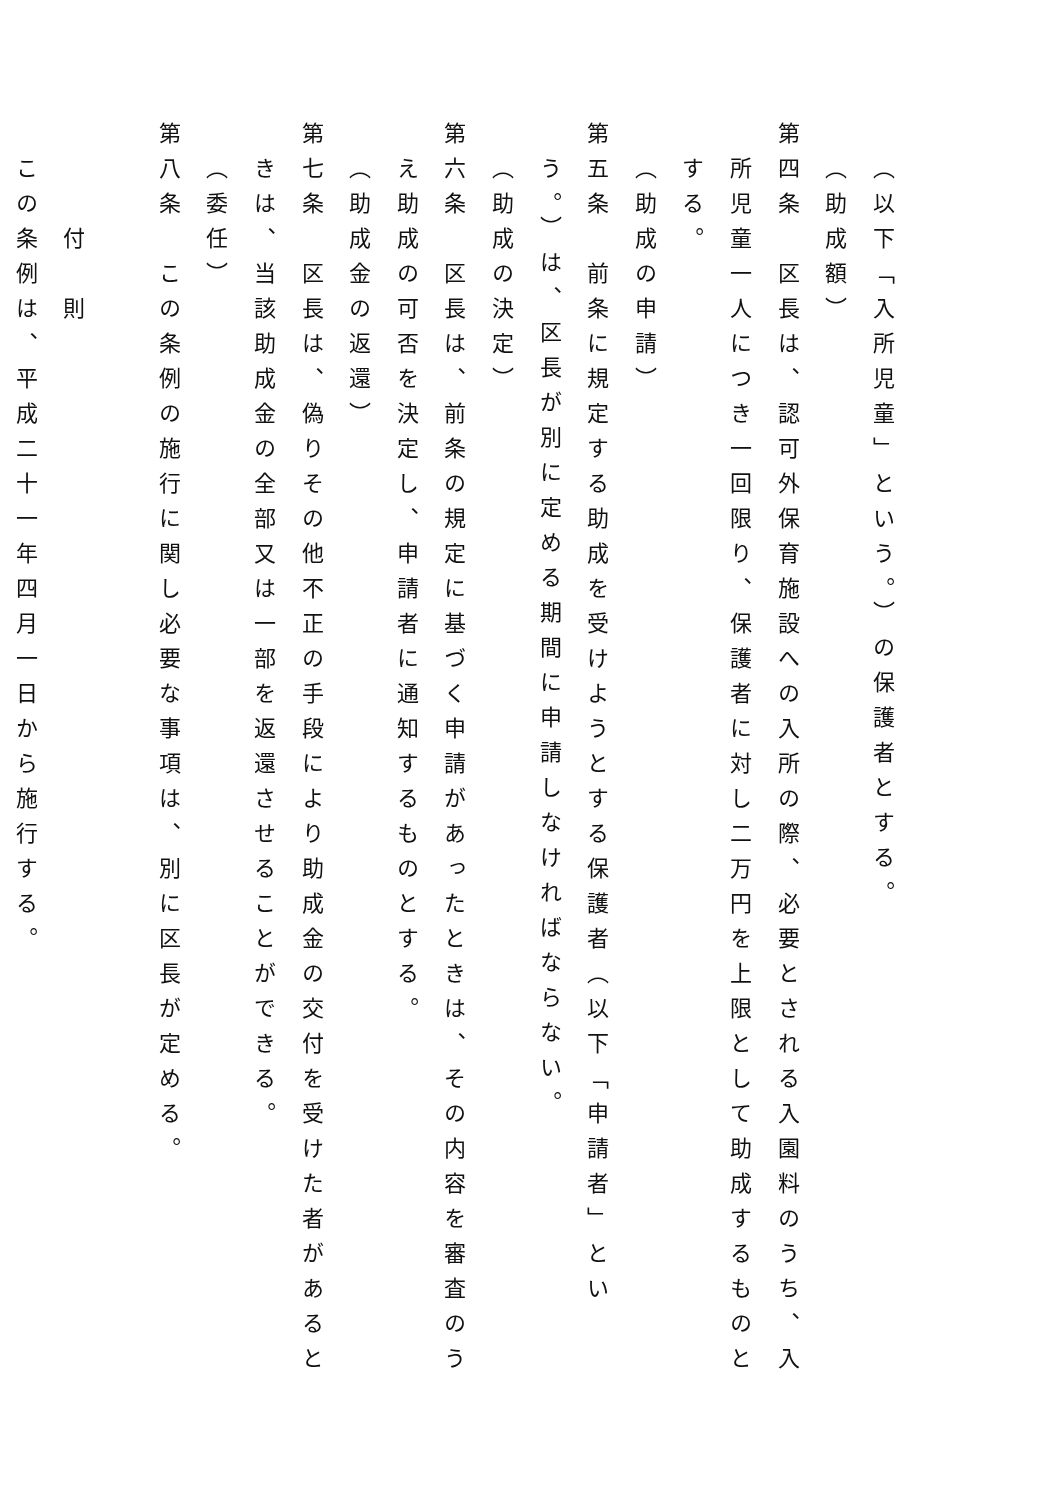（以下「入所児童」という。）の保護者とする。
（助成額）
第四条　区長は、認可外保育施設への入所の際、必要とされる入園料のうち、入
所児童一人につき一回限り、保護者に対し二万円を上限として助成するものと
する。
（助成の申請）
第五条　前条に規定する助成を受けようとする保護者（以下「申請者」とい
う。）は、区長が別に定める期間に申請しなければならない。
（助成の決定）
第六条　区長は、前条の規定に基づく申請があったときは、その内容を審査のう
え助成の可否を決定し、申請者に通知するものとする。
（助成金の返還）
第七条　区長は、偽りその他不正の手段により助成金の交付を受けた者があると
きは、当該助成金の全部又は一部を返還させることができる。
（委任）
第八条　この条例の施行に関し必要な事項は、別に区長が定める。
付　則
この条例は、平成二十一年四月一日から施行する。